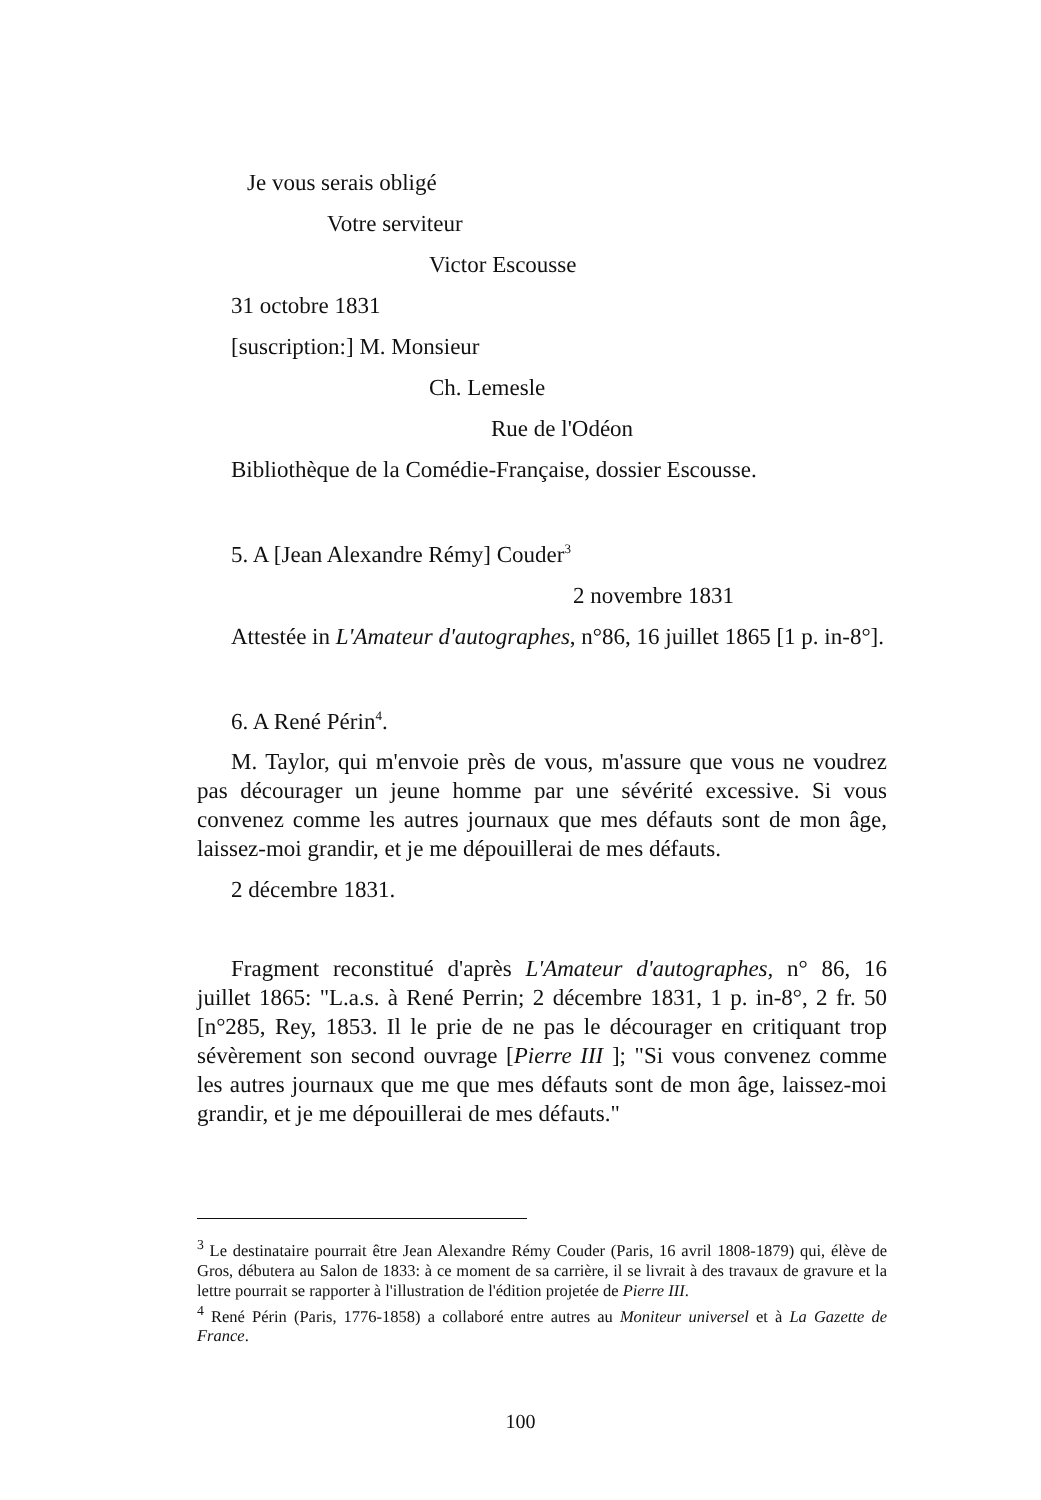Je vous serais obligé
Votre serviteur
Victor Escousse
31 octobre 1831
[suscription:] M. Monsieur
Ch. Lemesle
Rue de l'Odéon
Bibliothèque de la Comédie-Française, dossier Escousse.
5. A [Jean Alexandre Rémy] Couder<sup>3</sup>
2 novembre 1831
Attestée in L'Amateur d'autographes, n°86, 16 juillet 1865 [1 p. in-8°].
6. A René Périn<sup>4</sup>.
M. Taylor, qui m'envoie près de vous, m'assure que vous ne voudrez pas décourager un jeune homme par une sévérité excessive. Si vous convenez comme les autres journaux que mes défauts sont de mon âge, laissez-moi grandir, et je me dépouillerai de mes défauts.
2 décembre 1831.
Fragment reconstitué d'après L'Amateur d'autographes, n° 86, 16 juillet 1865: "L.a.s. à René Perrin; 2 décembre 1831, 1 p. in-8°, 2 fr. 50 [n°285, Rey, 1853. Il le prie de ne pas le décourager en critiquant trop sévèrement son second ouvrage [Pierre III ]; "Si vous convenez comme les autres journaux que me que mes défauts sont de mon âge, laissez-moi grandir, et je me dépouillerai de mes défauts."
<sup>3</sup> Le destinataire pourrait être Jean Alexandre Rémy Couder (Paris, 16 avril 1808-1879) qui, élève de Gros, débutera au Salon de 1833: à ce moment de sa carrière, il se livrait à des travaux de gravure et la lettre pourrait se rapporter à l'illustration de l'édition projetée de Pierre III.
<sup>4</sup> René Périn (Paris, 1776-1858) a collaboré entre autres au Moniteur universel et à La Gazette de France.
100